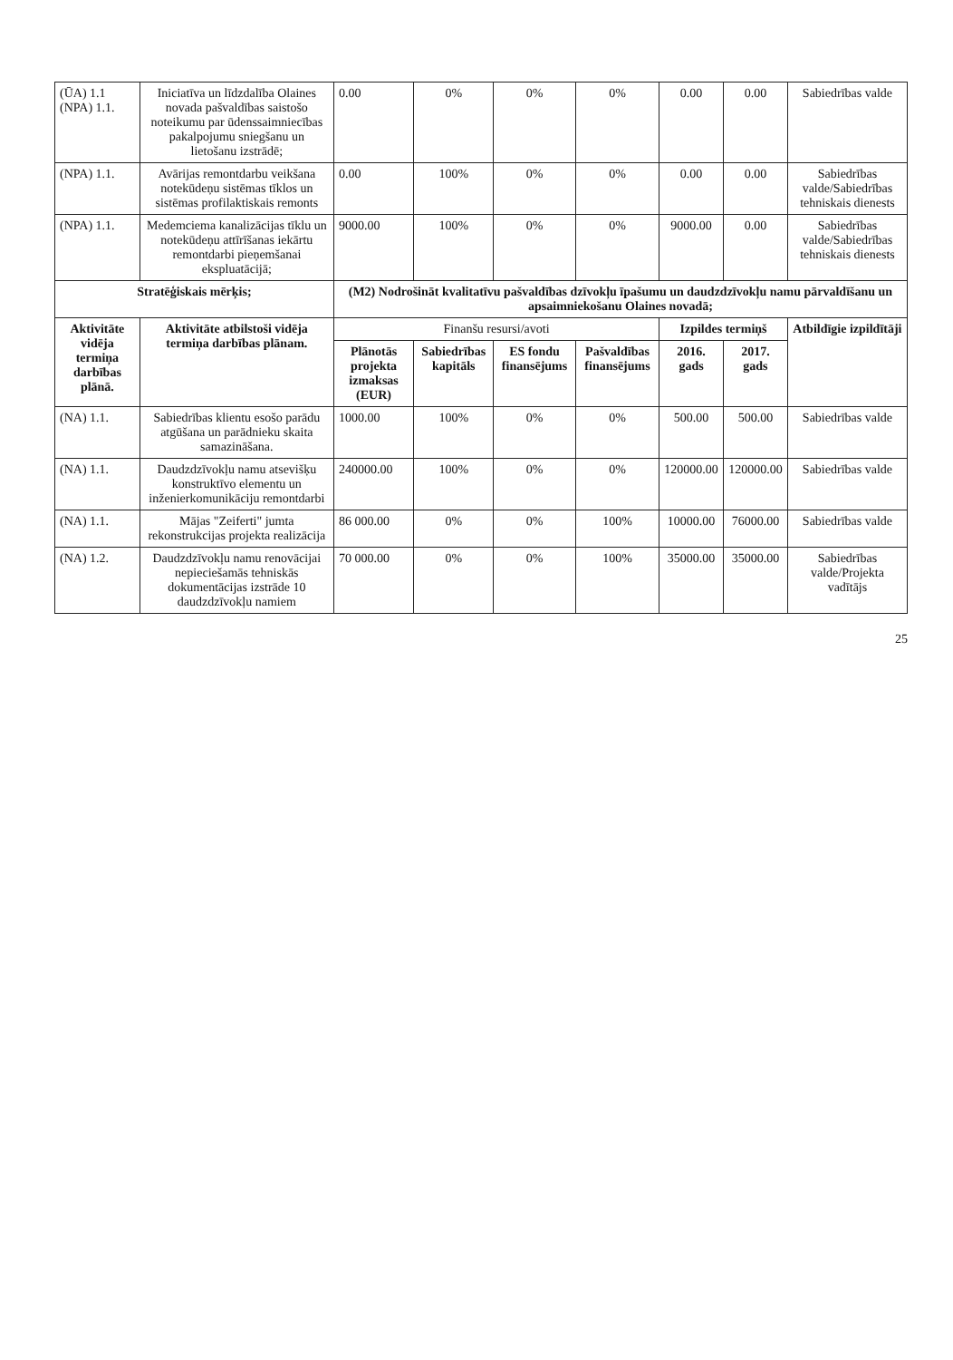| (ŪA) 1.1 (NPA) 1.1. | Iniciatīva un līdzdalība Olaines novada pašvaldības saistošo noteikumu par ūdenssaimniecības pakalpojumu sniegšanu un lietošanu izstrādē; | 0.00 | 0% | 0% | 0% | 0.00 | 0.00 | Sabiedrības valde |
| (NPA) 1.1. | Avārijas remontdarbu veikšana notekūdeņu sistēmas tīklos un sistēmas profilaktiskais remonts | 0.00 | 100% | 0% | 0% | 0.00 | 0.00 | Sabiedrības valde/Sabiedrības tehniskais dienests |
| (NPA) 1.1. | Medemciema kanalizācijas tīklu un notekūdeņu attīrīšanas iekārtu remontdarbi pieņemšanai ekspluatācijā; | 9000.00 | 100% | 0% | 0% | 9000.00 | 0.00 | Sabiedrības valde/Sabiedrības tehniskais dienests |
| Stratēģiskais mērķis; | | (M2) Nodrošināt kvalitatīvu pašvaldības dzīvokļu īpašumu un daudzdzīvokļu namu pārvaldīšanu un apsaimniekošanu Olaines novadā; | | | | | | |
| Aktivitāte vidēja termiņa darbības plānā. | Aktivitāte atbilstoši vidēja termiņa darbības plānam. | Finanšu resursi/avoti | | | | Izpildes termiņš | | Atbildīgie izpildītāji |
| | | Plānotās projekta izmaksas (EUR) | Sabiedrības kapitāls | ES fondu finansējums | Pašvaldības finansējums | 2016. gads | 2017. gads | |
| (NA) 1.1. | Sabiedrības klientu esošo parādu atgūšana un parādnieku skaita samazināšana. | 1000.00 | 100% | 0% | 0% | 500.00 | 500.00 | Sabiedrības valde |
| (NA) 1.1. | Daudzdzīvokļu namu atsevišķu konstruktīvo elementu un inženierkomunikāciju remontdarbi | 240000.00 | 100% | 0% | 0% | 120000.00 | 120000.00 | Sabiedrības valde |
| (NA) 1.1. | Mājas "Zeiferti" jumta rekonstrukcijas projekta realizācija | 86 000.00 | 0% | 0% | 100% | 10000.00 | 76000.00 | Sabiedrības valde |
| (NA) 1.2. | Daudzdzīvokļu namu renovācijai nepieciešamās tehniskās dokumentācijas izstrāde 10 daudzdzīvokļu namiem | 70 000.00 | 0% | 0% | 100% | 35000.00 | 35000.00 | Sabiedrības valde/Projekta vadītājs |
25